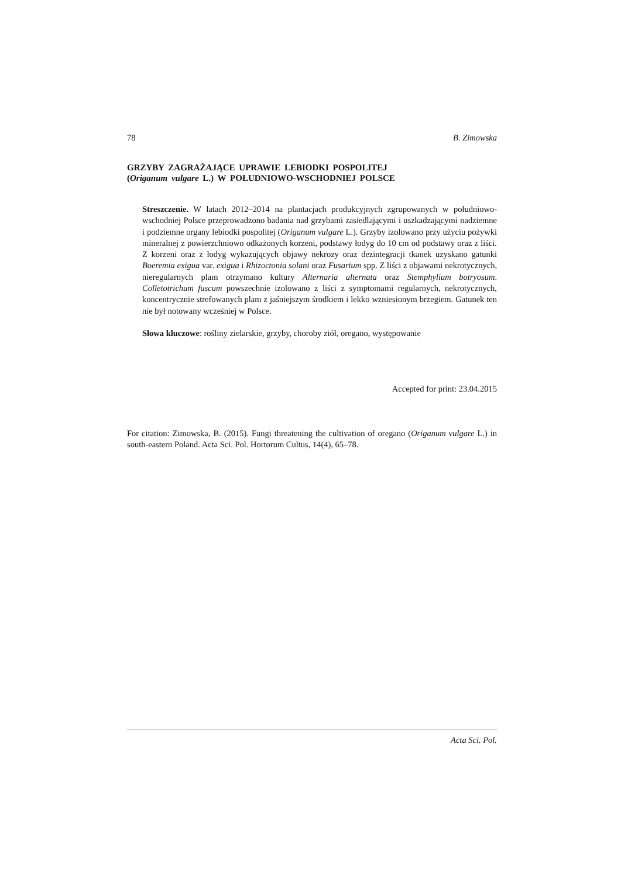78 B. Zimowska
GRZYBY ZAGRAŻAJĄCE UPRAWIE LEBIODKI POSPOLITEJ
(Origanum vulgare L.) W POŁUDNIOWO-WSCHODNIEJ POLSCE
Streszczenie. W latach 2012–2014 na plantacjach produkcyjnych zgrupowanych w południowo-wschodniej Polsce przeprowadzono badania nad grzybami zasiedlającymi i uszkadzającymi nadziemne i podziemne organy lebiodki pospolitej (Origanum vulgare L.). Grzyby izolowano przy użyciu pożywki mineralnej z powierzchniowo odkażonych korzeni, podstawy łodyg do 10 cm od podstawy oraz z liści. Z korzeni oraz z łodyg wykazujących objawy nekrozy oraz dezintegracji tkanek uzyskano gatunki Boeremia exigua var. exigua i Rhizoctonia solani oraz Fusarium spp. Z liści z objawami nekrotycznych, nieregularnych plam otrzymano kultury Alternaria alternata oraz Stemphylium botryosum. Colletotrichum fuscum powszechnie izolowano z liści z symptomami regularnych, nekrotycznych, koncentrycznie strefowanych plam z jaśniejszym środkiem i lekko wzniesionym brzegiem. Gatunek ten nie był notowany wcześniej w Polsce.
Słowa kluczowe: rośliny zielarskie, grzyby, choroby ziół, oregano, występowanie
Accepted for print: 23.04.2015
For citation: Zimowska, B. (2015). Fungi threatening the cultivation of oregano (Origanum vulgare L.) in south-eastern Poland. Acta Sci. Pol. Hortorum Cultus, 14(4), 65–78.
Acta Sci. Pol.